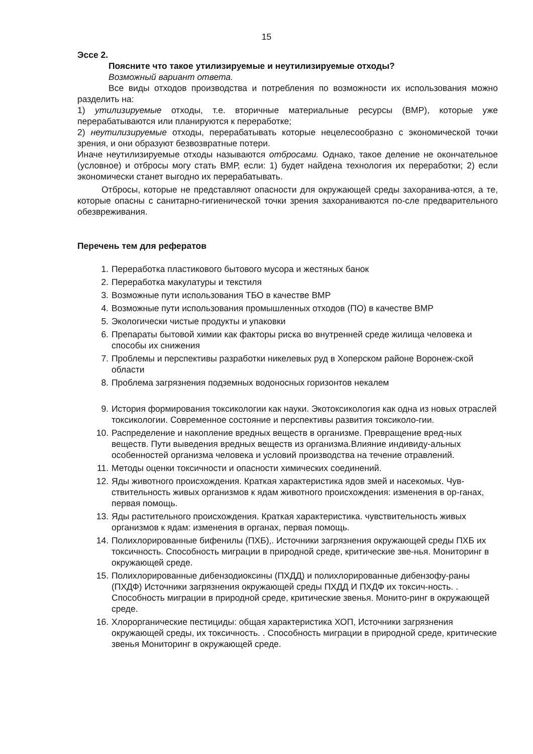15
Эссе 2.
Поясните что такое утилизируемые и неутилизируемые отходы?
Возможный вариант ответа.
Все виды отходов производства и потребления по возможности их использования можно разделить на:
1) утилизируемые отходы, т.е. вторичные материальные ресурсы (ВМР), которые уже перерабатываются или планируются к переработке;
2) неутилизируемые отходы, перерабатывать которые нецелесообразно с экономической точки зрения, и они образуют безвозвратные потери.
Иначе неутилизируемые отходы называются отбросами. Однако, такое деление не окончательное (условное) и отбросы могу стать ВМР, если: 1) будет найдена технология их переработки; 2) если экономически станет выгодно их перерабатывать.
Отбросы, которые не представляют опасности для окружающей среды захоранива-ются, а те, которые опасны с санитарно-гигиенической точки зрения захораниваются по-сле предварительного обезвреживания.
Перечень тем для рефератов
1. Переработка пластикового бытового мусора и жестяных банок
2. Переработка макулатуры и текстиля
3. Возможные пути использования ТБО в качестве ВМР
4. Возможные пути использования промышленных отходов (ПО) в качестве ВМР
5. Экологически чистые продукты и упаковки
6. Препараты бытовой химии как факторы риска во внутренней среде жилища человека и способы их снижения
7. Проблемы и перспективы разработки никелевых руд в Хоперском районе Воронеж-ской области
8. Проблема загрязнения подземных водоносных горизонтов некалем
9. История формирования токсикологии как науки. Экотоксикология как одна из новых отраслей токсикологии. Современное состояние и перспективы развития токсиколо-гии.
10. Распределение и накопление вредных веществ в организме. Превращение вред-ных веществ. Пути выведения вредных веществ из организма.Влияние индивиду-альных особенностей организма человека и условий производства на течение отравлений.
11. Методы оценки токсичности и опасности химических соединений.
12. Яды животного происхождения. Краткая характеристика ядов змей и насекомых. Чув-ствительность живых организмов к ядам животного происхождения: изменения в ор-ганах, первая помощь.
13. Яды растительного происхождения. Краткая характеристика. чувствительность живых организмов к ядам: изменения в органах, первая помощь.
14. Полихлорированные бифенилы (ПХБ),. Источники загрязнения окружающей среды ПХБ их токсичность. Способность миграции в природной среде, критические зве-нья. Мониторинг в окружающей среде.
15. Полихлорированные дибензодиоксины (ПХДД) и полихлорированные дибензофу-раны (ПХДФ) Источники загрязнения окружающей среды ПХДД И ПХДФ их токсич-ность. . Способность миграции в природной среде, критические звенья. Монито-ринг в окружающей среде.
16. Хлорорганические пестициды: общая характеристика ХОП, Источники загрязнения окружающей среды, их токсичность. . Способность миграции в природной среде, критические звенья Мониторинг в окружающей среде.